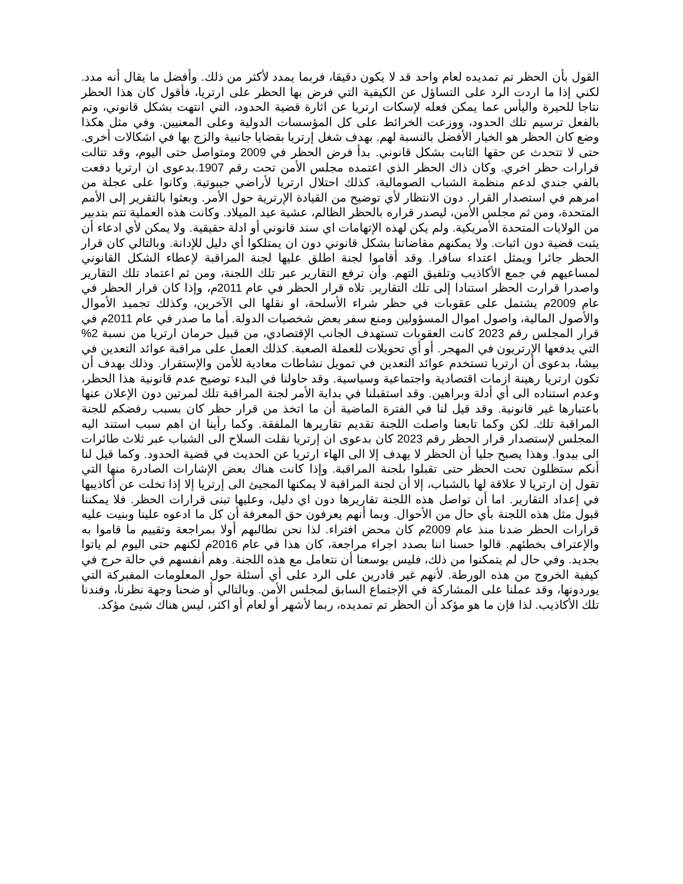القول بأن الحظر تم تمديده لعام واحد قد لا يكون دقيقا، فربما يمدد لأكثر من ذلك. وأفضل ما يقال أنه مدد. لكني إذا ما اردت الرد على التساؤل عن الكيفية التي فرض بها الحظر على ارتريا، فأقول كان هذا الحظر نتاجا للحيرة واليأس عما يمكن فعله لإسكات ارتريا عن اثارة قضية الحدود، التي انتهت بشكل قانوني، وتم بالفعل ترسيم تلك الحدود، ووزعت الخرائط على كل المؤسسات الدولية وعلى المعنيين. وفي مثل هكذا وضع كان الحظر هو الخيار الأفضل بالنسبة لهم. بهدف شغل إرتريا بقضايا جانبية والزج بها في اشكالات أخرى. حتى لا تتحدث عن حقها الثابت بشكل قانوني. بدأ فرض الحظر في 2009 ومتواصل حتى اليوم، وقد تتالت قرارات حظر اخري. وكان ذاك الحظر الذي اعتمده مجلس الأمن تحت رقم 1907.بدعوى ان ارتريا دفعت بالفي جندي لدعم منظمة الشباب الصومالية، كذلك احتلال ارتريا لأراضي جيبوتية. وكانوا على عجلة من امرهم في استصدار القرار. دون الانتظار لأي توضيح من القيادة الإرترية حول الأمر. وبعثوا بالتقرير إلى الأمم المتحدة، ومن ثم مجلس الأمن، ليصدر قراره بالحظر الظالم، عشية عيد الميلاد. وكانت هذه العملية تتم بتدبير من الولايات المتحدة الأمريكية. ولم يكن لهذه الإتهامات اي سند قانوني أو ادلة حقيقية. ولا يمكن لأي ادعاء أن يثبت قضية دون اثبات. ولا يمكنهم مقاضاتنا بشكل قانوني دون ان يمتلكوا أي دليل للإدانة. وبالتالي كان قرار الحظر جائرا ويمثل اعتداء سافرا. وقد أقاموا لجنة اطلق عليها لجنة المراقبة لإعطاء الشكل القانوني لمساعيهم في جمع الأكاذيب وتلفيق التهم. وأن ترفع التقارير عبر تلك اللجنة، ومن ثم اعتماد تلك التقارير واصدرا قرارت الحظر استنادا إلى تلك التقارير. تلاه قرار الحظر في عام 2011م، وإذا كان قرار الحظر في عام 2009م يشتمل على عقوبات في حظر شراء الأسلحة، او نقلها الى الآخرين، وكذلك تجميد الأموال والأصول المالية، واصول اموال المسؤولين ومنع سفر بعض شخصيات الدولة. أما ما صدر في عام 2011م في قرار المجلس رقم 2023 كانت العقوبات تستهدف الجانب الإقتصادي، من قبيل حرمان ارتريا من نسبة 2% التي يدفعها الإرتريون في المهجر. أو أي تحويلات للعملة الصعبة. كذلك العمل على مراقبة عوائد التعدين في بيشا، بدعوى أن ارتريا تستخدم عوائد التعدين في تمويل نشاطات معادية للأمن والإستقرار. وذلك بهدف أن تكون ارتريا رهينة ازمات اقتصادية واجتماعية وسياسية. وقد حاولنا في البدء توضيح عدم قانونية هذا الحظر، وعدم استناده الى أي أدلة وبراهين. وقد استقبلنا في بداية الأمر لجنة المراقبة تلك لمرتين دون الإعلان عنها باعتبارها غير قانونية. وقد قيل لنا في الفترة الماضية أن ما اتخذ من قرار حظر كان بسبب رفضكم للجنة المراقبة تلك. لكن وكما تابعنا واصلت اللجنة تقديم تقاريرها الملفقة. وكما رأينا ان اهم سبب استند اليه المجلس لإستصدار قرار الحظر رقم 2023 كان بدعوى ان إرتريا نقلت السلاح الى الشباب عبر ثلاث طائرات الى بيدوا. وهذا يصبح جليا أن الحظر لا يهدف إلا الى الهاء ارتريا عن الحديث في قضية الحدود. وكما قيل لنا أنكم ستظلون تحت الحظر حتى تقبلوا بلجنة المراقبة. وإذا كانت هناك بعض الإشارات الصادرة منها التي تقول إن ارتريا لا علاقة لها بالشباب، إلا أن لجنة المراقبة لا يمكنها المجيئ الى إرتريا إلا إذا تخلت عن أكاذيبها في إعداد التقارير. اما أن تواصل هذه اللجنة تقاريرها دون اي دليل، وعليها تبنى قرارات الحظر. فلا يمكننا قبول مثل هذه اللجنة بأي حال من الأحوال. وبما أنهم يعرفون حق المعرفة أن كل ما ادعوه علينا وبنيت عليه قرارات الحظر ضدنا منذ عام 2009م كان محض افتراء. لذا نحن نطالبهم أولا بمراجعة وتقييم ما قاموا به والإعتراف بخطئهم. قالوا حسنا اننا بصدد اجراء مراجعة، كان هذا في عام 2016م لكنهم حتى اليوم لم ياتوا بجديد. وفي حال لم يتمكنوا من ذلك، فليس بوسعنا أن نتعامل مع هذه اللجنة. وهم أنفسهم في حالة حرج في كيفية الخروج من هذه الورطة. لأنهم غير قادرين على الرد على أي أسئلة حول المعلومات المفبركة التي يوردونها، وقد عملنا على المشاركة في الإجتماع السابق لمجلس الأمن. وبالتالي أو ضحنا وجهة نظرنا، وفندنا تلك الأكاذيب. لذا فإن ما هو مؤكد أن الحظر تم تمديده، ربما لأشهر أو لعام أو اكثر، ليس هناك شيئ مؤكد.